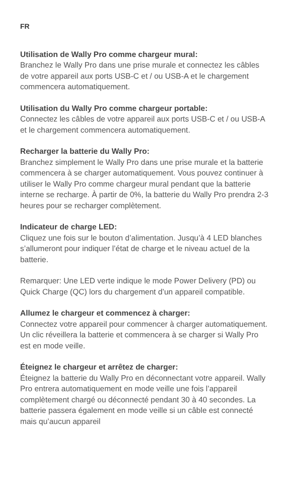FR
Utilisation de Wally Pro comme chargeur mural:
Branchez le Wally Pro dans une prise murale et connectez les câbles de votre appareil aux ports USB-C et / ou USB-A et le chargement commencera automatiquement.
Utilisation du Wally Pro comme chargeur portable:
Connectez les câbles de votre appareil aux ports USB-C et / ou USB-A et le chargement commencera automatiquement.
Recharger la batterie du Wally Pro:
Branchez simplement le Wally Pro dans une prise murale et la batterie commencera à se charger automatiquement. Vous pouvez continuer à utiliser le Wally Pro comme chargeur mural pendant que la batterie interne se recharge. À partir de 0%, la batterie du Wally Pro prendra 2-3 heures pour se recharger complètement.
Indicateur de charge LED:
Cliquez une fois sur le bouton d’alimentation. Jusqu’à 4 LED blanches s’allumeront pour indiquer l’état de charge et le niveau actuel de la batterie.
Remarquer: Une LED verte indique le mode Power Delivery (PD) ou Quick Charge (QC) lors du chargement d’un appareil compatible.
Allumez le chargeur et commencez à charger:
Connectez votre appareil pour commencer à charger automatiquement. Un clic réveillera la batterie et commencera à se charger si Wally Pro est en mode veille.
Éteignez le chargeur et arrêtez de charger:
Éteignez la batterie du Wally Pro en déconnectant votre appareil. Wally Pro entrera automatiquement en mode veille une fois l’appareil complètement chargé ou déconnecté pendant 30 à 40 secondes. La batterie passera également en mode veille si un câble est connecté mais qu’aucun appareil